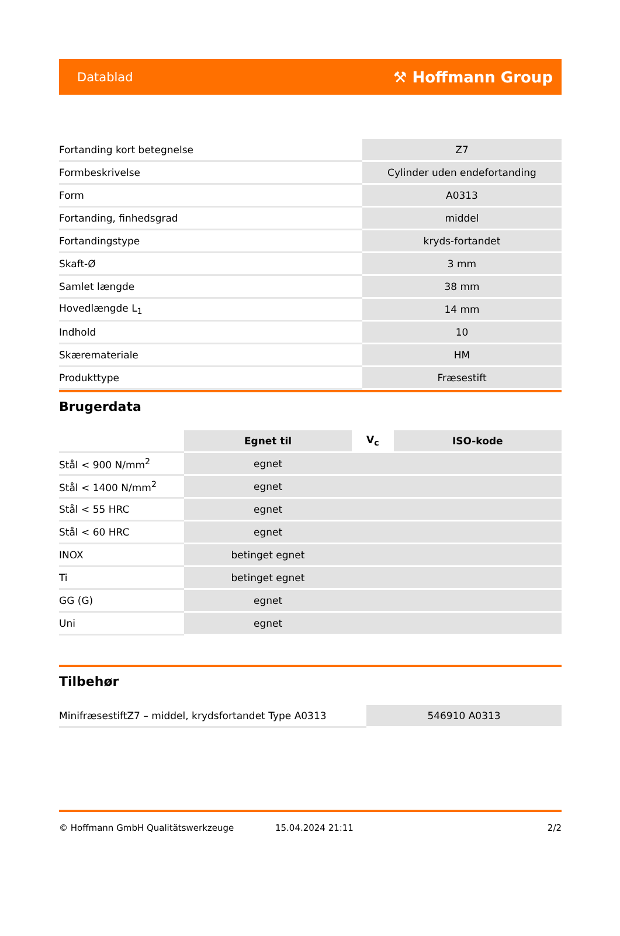Datablad ⚒ Hoffmann Group
| Fortanding kort betegnelse | Z7 |
| Formbeskrivelse | Cylinder uden endefortanding |
| Form | A0313 |
| Fortanding, finhedsgrad | middel |
| Fortandingstype | kryds-fortandet |
| Skaft-Ø | 3 mm |
| Samlet længde | 38 mm |
| Hovedlængde L<sub>1</sub> | 14 mm |
| Indhold | 10 |
| Skæremateriale | HM |
| Produkttype | Fræsestift |
Brugerdata
| | Egnet til | V<sub>c</sub> | ISO-kode |
| Stål < 900 N/mm<sup>2</sup> | egnet | | |
| Stål < 1400 N/mm<sup>2</sup> | egnet | | |
| Stål < 55 HRC | egnet | | |
| Stål < 60 HRC | egnet | | |
| INOX | betinget egnet | | |
| Ti | betinget egnet | | |
| GG (G) | egnet | | |
| Uni | egnet | | |
Tilbehør
| MinifræsestiftZ7 – middel, krydsfortandet Type A0313 | 546910 A0313 |
© Hoffmann GmbH Qualitätswerkzeuge 15.04.2024 21:11 2/2